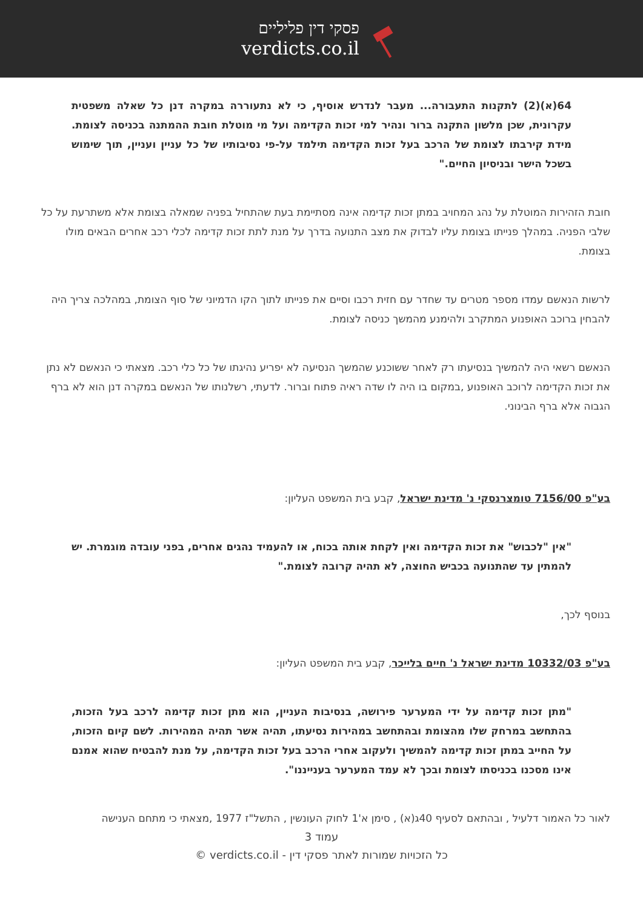פסקי דין פליליים
verdicts.co.il
64(א)(2) לתקנות התעבורה... מעבר לנדרש אוסיף, כי לא נתעוררה במקרה דנן כל שאלה משפטית עקרונית, שכן מלשון התקנה ברור ונהיר למי זכות הקדימה ועל מי מוטלת חובת ההמתנה בכניסה לצומת. מידת קירבתו לצומת של הרכב בעל זכות הקדימה תילמד על-פי נסיבותיו של כל עניין ועניין, תוך שימוש בשכל הישר ובניסיון החיים."
חובת הזהירות המוטלת על נהג המחויב במתן זכות קדימה אינה מסתיימת בעת שהתחיל בפניה שמאלה בצומת אלא משתרעת על כל שלבי הפניה. במהלך פנייתו בצומת עליו לבדוק את מצב התנועה בדרך על מנת לתת זכות קדימה לכלי רכב אחרים הבאים מולו בצומת.
לרשות הנאשם עמדו מספר מטרים עד שחדר עם חזית רכבו וסיים את פנייתו לתוך הקו הדמיוני של סוף הצומת, במהלכה צריך היה להבחין ברוכב האופנוע המתקרב ולהימנע מהמשך כניסה לצומת.
הנאשם רשאי היה להמשיך בנסיעתו רק לאחר ששוכנע שהמשך הנסיעה לא יפריע נהיגתו של כל כלי רכב. מצאתי כי הנאשם לא נתן את זכות הקדימה לרוכב האופנוע ,במקום בו היה לו שדה ראיה פתוח וברור. לדעתי, רשלנותו של הנאשם במקרה דנן הוא לא ברף הגבוה אלא ברף הבינוני.
בע"פ 7156/00 טומצרנסקי נ' מדינת ישראל, קבע בית המשפט העליון:
"אין "לכבוש" את זכות הקדימה ואין לקחת אותה בכוח, או להעמיד נהגים אחרים, בפני עובדה מוגמרת. יש להמתין עד שהתנועה בכביש החוצה, לא תהיה קרובה לצומת."
בנוסף לכך,
בע"פ 10332/03 מדינת ישראל נ' חיים בלייכר, קבע בית המשפט העליון:
"מתן זכות קדימה על ידי המערער פירושה, בנסיבות העניין, הוא מתן זכות קדימה לרכב בעל הזכות, בהתחשב במרחק שלו מהצומת ובהתחשב במהירות נסיעתו, תהיה אשר תהיה המהירות. לשם קיום הזכות, על החייב במתן זכות קדימה להמשיך ולעקוב אחרי הרכב בעל זכות הקדימה, על מנת להבטיח שהוא אמנם אינו מסכנו בכניסתו לצומת ובכך לא עמד המערער בענייננו".
לאור כל האמור דלעיל , ובהתאם לסעיף 40ג(א) , סימן א'1 לחוק העונשין , התשל"ז 1977 ,מצאתי כי מתחם הענישה
עמוד 3
כל הזכויות שמורות לאתר פסקי דין - verdicts.co.il ©